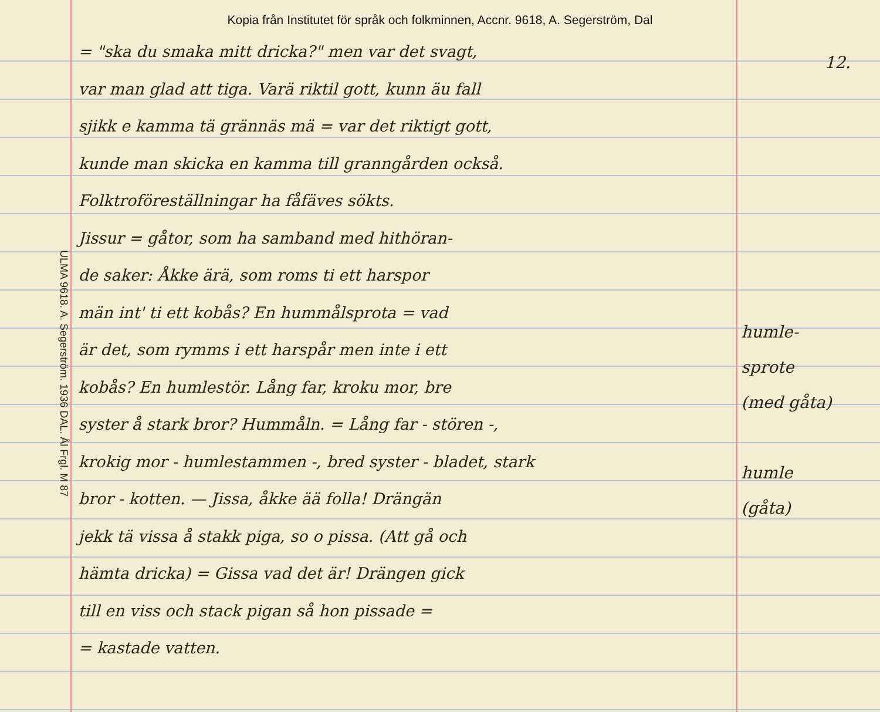Kopia från Institutet för språk och folkminnen, Accnr. 9618, A. Segerström, Dal
12.
ULMA 9618. A. Segerström. 1936 DAL. Ål Frgl. M 87
= "ska du smaka mitt dricka?" men var det svagt,
var man glad att tiga. Varä riktil gott, kunn äu fall
sjikk e kamma tä grännäs mä = var det riktigt gott,
kunde man skicka en kamma till granngården också.
Folktroföreställningar ha fåfäves sökts.
Jissur = gåtor, som ha samband med hithöran-
de saker: Åkke ärä, som roms ti ett harspor
män int' ti ett kobås? En hummålsprota = vad
är det, som rymms i ett harspår men inte i ett
kobås? En humlestör. Lång far, kroku mor, bre
syster å stark bror? Hummåln. = Lång far - stören -,
krokig mor - humlestammen -, bred syster - bladet, stark
bror - kotten. — Jissa, åkke ää folla! Drängän
jekk tä vissa å stakk piga, so o pissa. (Att gå och
hämta dricka) = Gissa vad det är! Drängen gick
till en viss och stack pigan så hon pissade =
= kastade vatten.
humle-
sprote
(med gåta)
humle
(gåta)